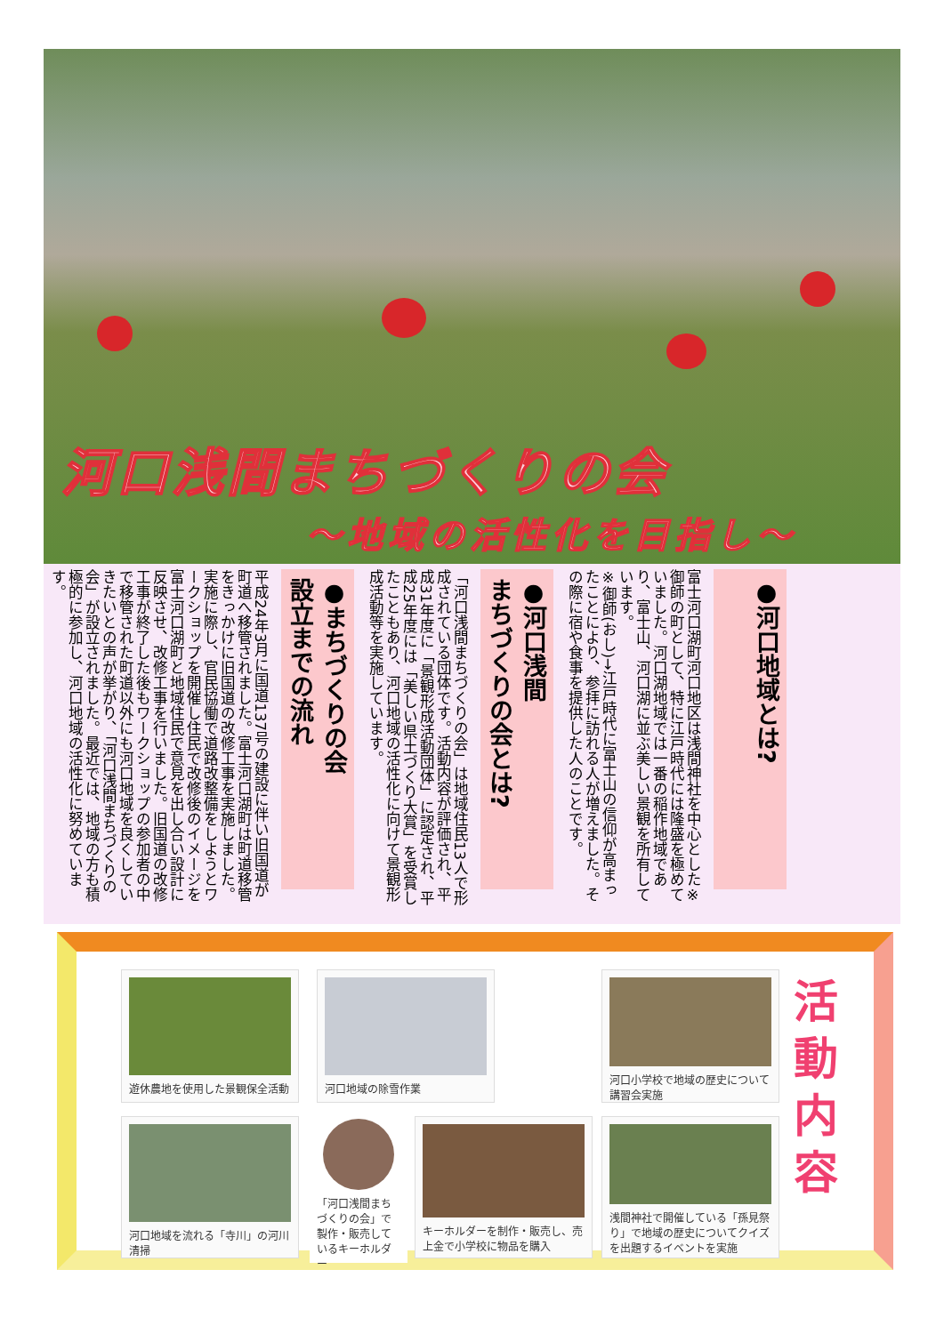河口浅間まちづくりの会
～地域の活性化を目指し～
●河口地域とは?
富士河口湖町河口地区は浅間神社を中心とした※御師の町として、特に江戸時代には隆盛を極めていました。河口湖地域では一番の稲作地域であり、富士山、河口湖に並ぶ美しい景観を所有しています。
※御師(おし)→江戸時代に富士山の信仰が高まったことにより、参拝に訪れる人が増えました。その際に宿や食事を提供した人のことです。
●河口浅間
まちづくりの会とは?
「河口浅間まちづくりの会」は地域住民13人で形成されている団体です。活動内容が評価され、平成31年度に「景観形成活動団体」に認定され、平成25年度には「美しい県土づくり大賞」を受賞したこともあり、河口地域の活性化に向けて景観形成活動等を実施しています。
●まちづくりの会
設立までの流れ
平成24年3月に国道137号の建設に伴い旧国道が町道へ移管されました。富士河口湖町は町道移管をきっかけに旧国道の改修工事を実施しました。実施に際し、官民協働で道路改整備をしようとワークショップを開催し住民で改修後のイメージを富士河口湖町と地域住民で意見を出し合い設計に反映させ、改修工事を行いました。旧国道の改修工事が終了した後もワークショップの参加者の中で移管された町道以外にも河口地域を良くしていきたいとの声が挙がり、「河口浅間まちづくりの会」が設立されました。最近では、地域の方も積極的に参加し、河口地域の活性化に努めています。
遊休農地を使用した景観保全活動 河口地域の除雪作業
河口小学校で地域の歴史について講習会実施
河口地域を流れる「寺川」の河川清掃
「河口浅間まちづくりの会」で製作・販売しているキーホルダー
キーホルダーを制作・販売し、売上金で小学校に物品を購入
浅間神社で開催している「孫見祭り」で地域の歴史についてクイズを出題するイベントを実施
活動内容